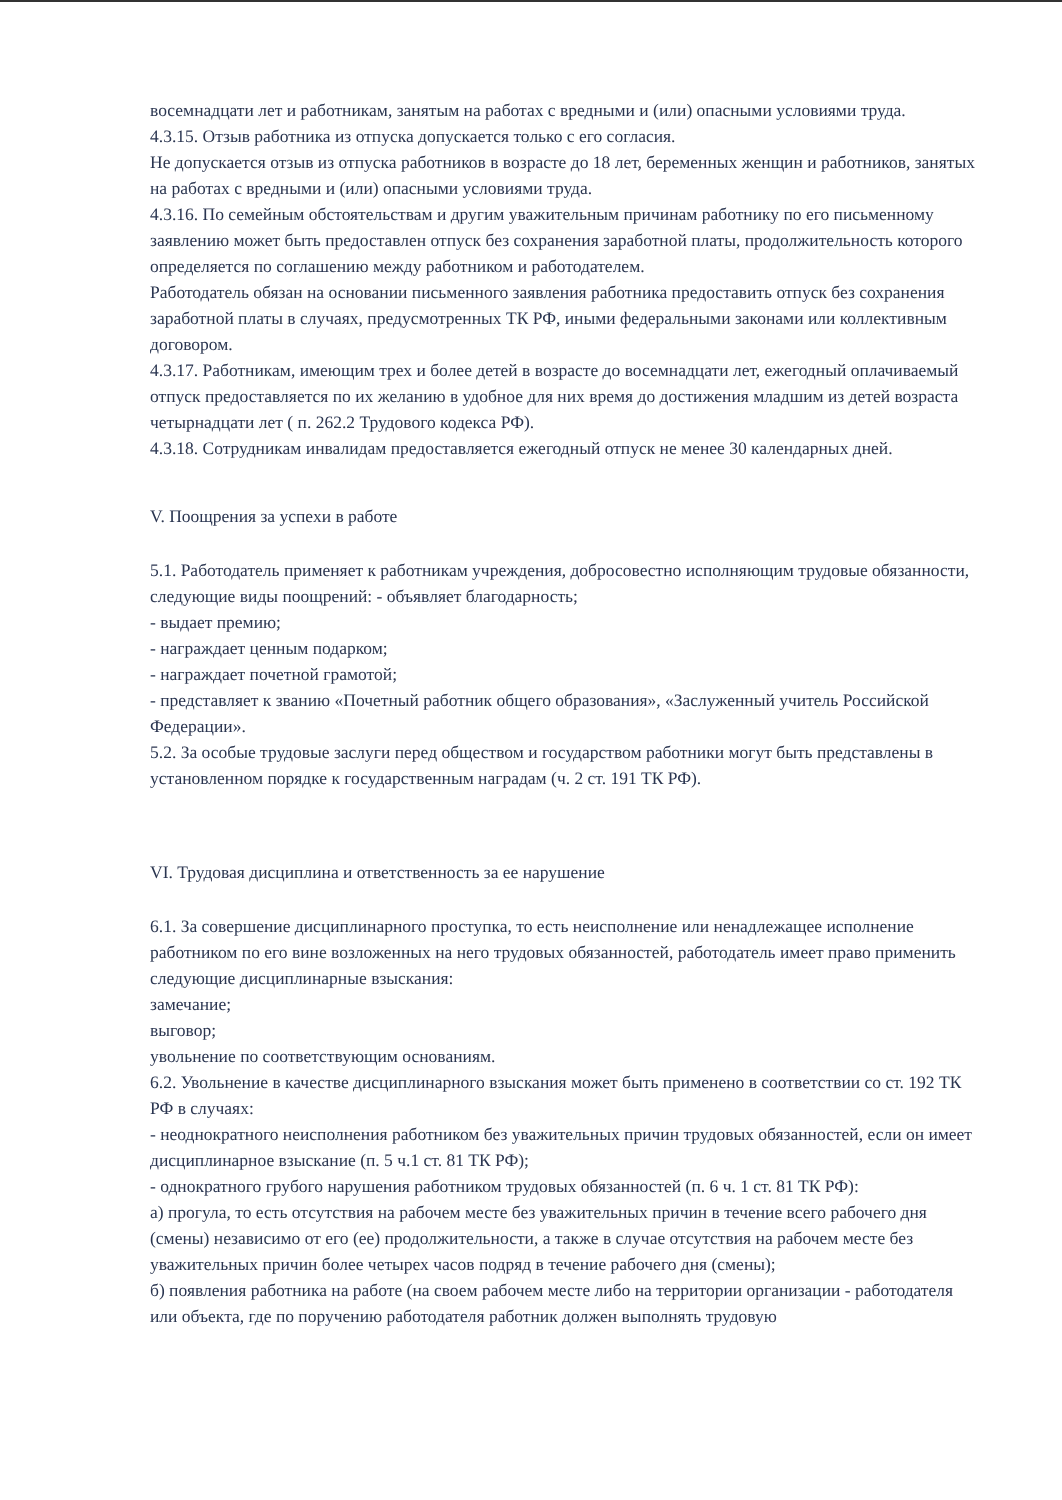восемнадцати лет и работникам, занятым на работах с вредными и (или) опасными условиями труда.
4.3.15. Отзыв работника из отпуска допускается только с его согласия.
Не допускается отзыв из отпуска работников в возрасте до 18 лет, беременных женщин и работников, занятых на работах с вредными и (или) опасными условиями труда.
4.3.16. По семейным обстоятельствам и другим уважительным причинам работнику по его письменному заявлению может быть предоставлен отпуск без сохранения заработной платы, продолжительность которого определяется по соглашению между работником и работодателем.
Работодатель обязан на основании письменного заявления работника предоставить отпуск без сохранения заработной платы в случаях, предусмотренных ТК РФ, иными федеральными законами или коллективным договором.
4.3.17. Работникам, имеющим трех и более детей в возрасте до восемнадцати лет, ежегодный оплачиваемый отпуск предоставляется по их желанию в удобное для них время до достижения младшим из детей возраста четырнадцати лет ( п. 262.2 Трудового кодекса РФ).
4.3.18. Сотрудникам инвалидам предоставляется ежегодный отпуск не менее 30 календарных дней.
V. Поощрения за успехи в работе
5.1. Работодатель применяет к работникам учреждения, добросовестно исполняющим трудовые обязанности, следующие виды поощрений: - объявляет благодарность;
- выдает премию;
- награждает ценным подарком;
- награждает почетной грамотой;
- представляет к званию «Почетный работник общего образования», «Заслуженный учитель Российской Федерации».
5.2. За особые трудовые заслуги перед обществом и государством работники могут быть представлены в установленном порядке к государственным наградам (ч. 2 ст. 191 ТК РФ).
VI. Трудовая дисциплина и ответственность за ее нарушение
6.1. За совершение дисциплинарного проступка, то есть неисполнение или ненадлежащее исполнение работником по его вине возложенных на него трудовых обязанностей, работодатель имеет право применить следующие дисциплинарные взыскания:
замечание;
выговор;
увольнение по соответствующим основаниям.
6.2. Увольнение в качестве дисциплинарного взыскания может быть применено в соответствии со ст. 192 ТК РФ в случаях:
- неоднократного неисполнения работником без уважительных причин трудовых обязанностей, если он имеет дисциплинарное взыскание (п. 5 ч.1 ст. 81 ТК РФ);
- однократного грубого нарушения работником трудовых обязанностей (п. 6 ч. 1 ст. 81 ТК РФ):
а) прогула, то есть отсутствия на рабочем месте без уважительных причин в течение всего рабочего дня (смены) независимо от его (ее) продолжительности, а также в случае отсутствия на рабочем месте без уважительных причин более четырех часов подряд в течение рабочего дня (смены);
б) появления работника на работе (на своем рабочем месте либо на территории организации - работодателя или объекта, где по поручению работодателя работник должен выполнять трудовую